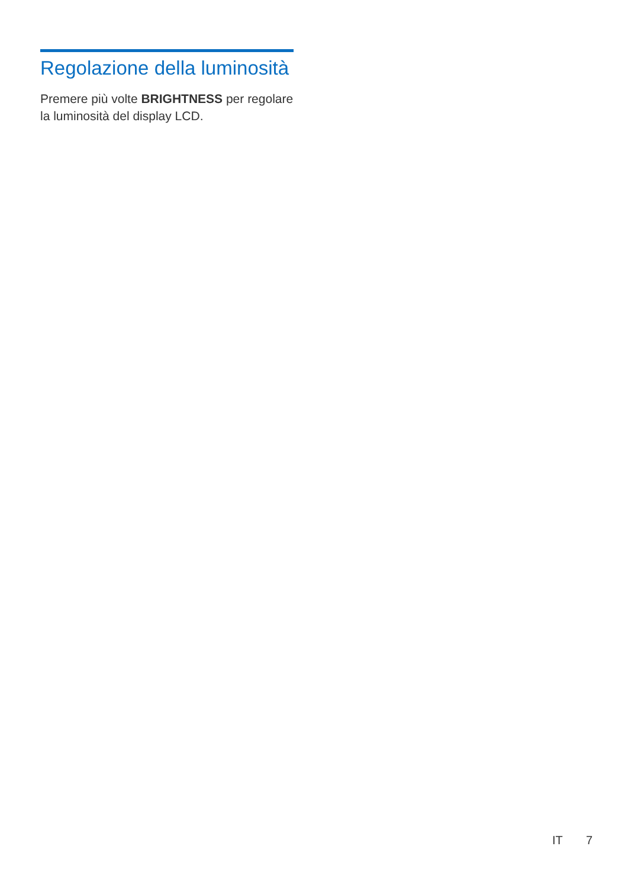Regolazione della luminosità
Premere più volte BRIGHTNESS per regolare la luminosità del display LCD.
IT 7